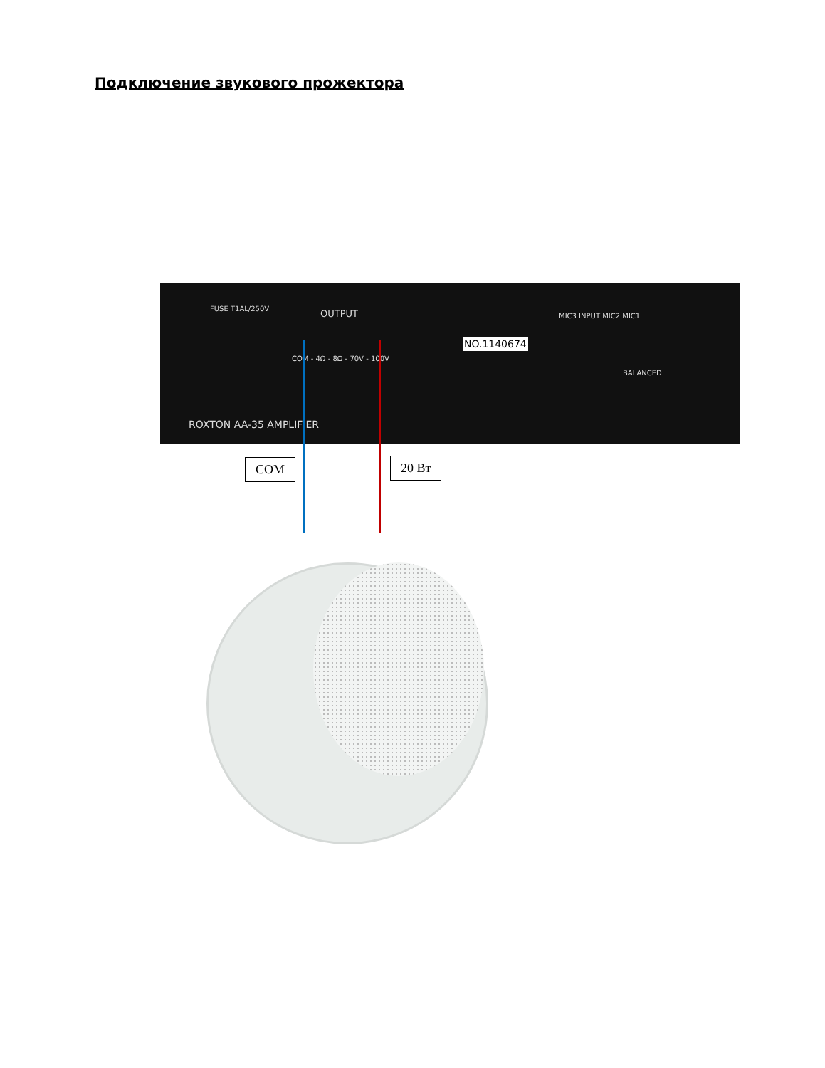Подключение звукового прожектора
FUSE T1AL/250V OUTPUT
COM - 4Ω - 8Ω - 70V - 100V
NO.1140674
MIC3 INPUT MIC2 MIC1
BALANCED
ROXTON AA-35 AMPLIFIER
COM 20 Вт